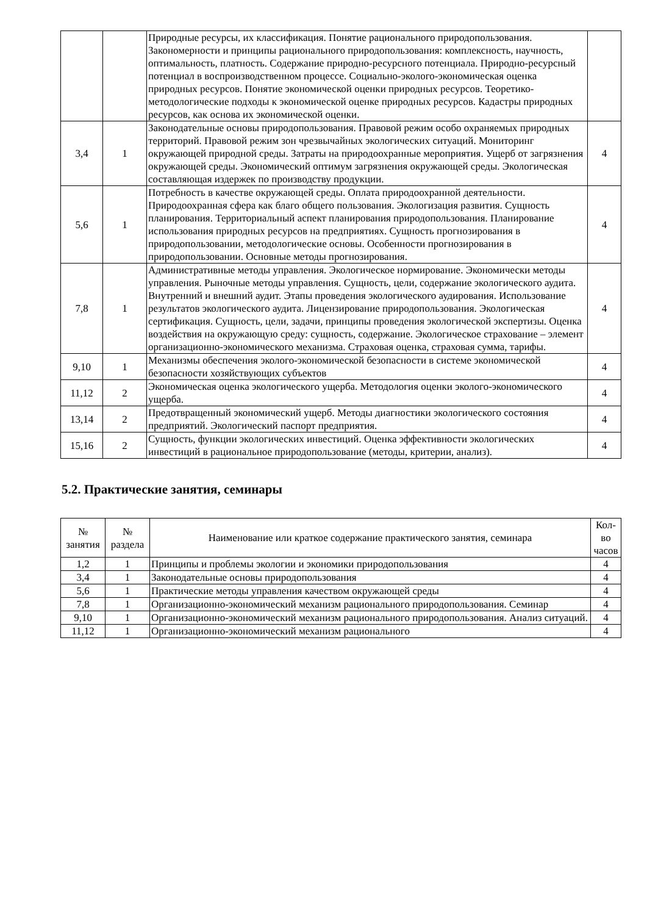| | | Природные ресурсы, их классификация. Понятие рационального природопользования. Закономерности и принципы рационального природопользования: комплексность, научность, оптимальность, платность. Содержание природно-ресурсного потенциала. Природно-ресурсный потенциал в воспроизводственном процессе. Социально-эколого-экономическая оценка природных ресурсов. Понятие экономической оценки природных ресурсов. Теоретико-методологические подходы к экономической оценке природных ресурсов. Кадастры природных ресурсов, как основа их экономической оценки. | |
| 3,4 | 1 | Законодательные основы природопользования. Правовой режим особо охраняемых природных территорий. Правовой режим зон чрезвычайных экологических ситуаций. Мониторинг окружающей природной среды. Затраты на природоохранные мероприятия. Ущерб от загрязнения окружающей среды. Экономический оптимум загрязнения окружающей среды. Экологическая составляющая издержек по производству продукции. | 4 |
| 5,6 | 1 | Потребность в качестве окружающей среды. Оплата природоохранной деятельности. Природоохранная сфера как благо общего пользования. Экологизация развития. Сущность планирования. Территориальный аспект планирования природопользования. Планирование использования природных ресурсов на предприятиях. Сущность прогнозирования в природопользовании, методологические основы. Особенности прогнозирования в природопользовании. Основные методы прогнозирования. | 4 |
| 7,8 | 1 | Административные методы управления. Экологическое нормирование. Экономически методы управления. Рыночные методы управления. Сущность, цели, содержание экологического аудита. Внутренний и внешний аудит. Этапы проведения экологического аудирования. Использование результатов экологического аудита. Лицензирование природопользования. Экологическая сертификация. Сущность, цели, задачи, принципы проведения экологической экспертизы. Оценка воздействия на окружающую среду: сущность, содержание. Экологическое страхование – элемент организационно-экономического механизма. Страховая оценка, страховая сумма, тарифы. | 4 |
| 9,10 | 1 | Механизмы обеспечения эколого-экономической безопасности в системе экономической безопасности хозяйствующих субъектов | 4 |
| 11,12 | 2 | Экономическая оценка экологического ущерба. Методология оценки эколого-экономического ущерба. | 4 |
| 13,14 | 2 | Предотвращенный экономический ущерб. Методы диагностики экологического состояния предприятий. Экологический паспорт предприятия. | 4 |
| 15,16 | 2 | Сущность, функции экологических инвестиций. Оценка эффективности экологических инвестиций в рациональное природопользование (методы, критерии, анализ). | 4 |
5.2. Практические занятия, семинары
| № занятия | № раздела | Наименование или краткое содержание практического занятия, семинара | Кол-во часов |
| --- | --- | --- | --- |
| 1,2 | 1 | Принципы и проблемы экологии и экономики природопользования | 4 |
| 3,4 | 1 | Законодательные основы природопользования | 4 |
| 5,6 | 1 | Практические методы управления качеством окружающей среды | 4 |
| 7,8 | 1 | Организационно-экономический механизм рационального природопользования. Семинар | 4 |
| 9,10 | 1 | Организационно-экономический механизм рационального природопользования. Анализ ситуаций. | 4 |
| 11,12 | 1 | Организационно-экономический механизм рационального | 4 |